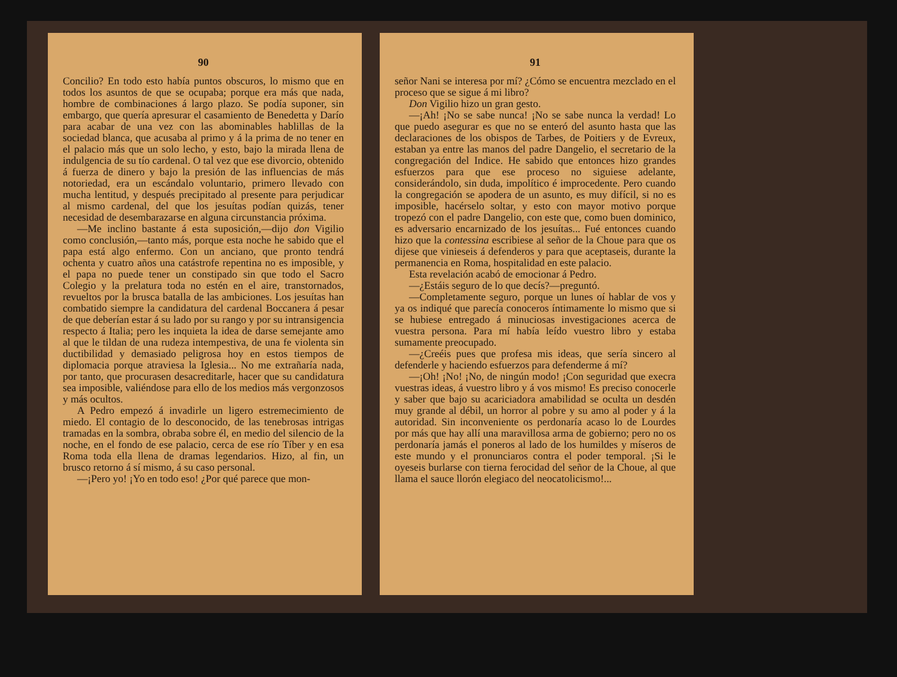90
Concilio? En todo esto había puntos obscuros, lo mismo que en todos los asuntos de que se ocupaba; porque era más que nada, hombre de combinaciones á largo plazo. Se podía suponer, sin embargo, que quería apresurar el casamiento de Benedetta y Darío para acabar de una vez con las abominables hablillas de la sociedad blanca, que acusaba al primo y á la prima de no tener en el palacio más que un solo lecho, y esto, bajo la mirada llena de indulgencia de su tío cardenal. O tal vez que ese divorcio, obtenido á fuerza de dinero y bajo la presión de las influencias de más notoriedad, era un escándalo voluntario, primero llevado con mucha lentitud, y después precipitado al presente para perjudicar al mismo cardenal, del que los jesuítas podían quizás, tener necesidad de desembarazarse en alguna circunstancia próxima.
—Me inclino bastante á esta suposición,—dijo don Vigilio como conclusión,—tanto más, porque esta noche he sabido que el papa está algo enfermo. Con un anciano, que pronto tendrá ochenta y cuatro años una catástrofe repentina no es imposible, y el papa no puede tener un constipado sin que todo el Sacro Colegio y la prelatura toda no estén en el aire, transtornados, revueltos por la brusca batalla de las ambiciones. Los jesuítas han combatido siempre la candidatura del cardenal Boccanera á pesar de que deberían estar á su lado por su rango y por su intransigencia respecto á Italia; pero les inquieta la idea de darse semejante amo al que le tildan de una rudeza intempestiva, de una fe violenta sin ductibilidad y demasiado peligrosa hoy en estos tiempos de diplomacia porque atraviesa la Iglesia... No me extrañaría nada, por tanto, que procurasen desacreditarle, hacer que su candidatura sea imposible, valiéndose para ello de los medios más vergonzosos y más ocultos.
A Pedro empezó á invadirle un ligero estremecimiento de miedo. El contagio de lo desconocido, de las tenebrosas intrigas tramadas en la sombra, obraba sobre él, en medio del silencio de la noche, en el fondo de ese palacio, cerca de ese río Tíber y en esa Roma toda ella llena de dramas legendarios. Hizo, al fin, un brusco retorno á sí mismo, á su caso personal.
—¡Pero yo! ¡Yo en todo eso! ¿Por qué parece que mon-
91
señor Nani se interesa por mí? ¿Cómo se encuentra mezclado en el proceso que se sigue á mi libro?
Don Vigilio hizo un gran gesto.
—¡Ah! ¡No se sabe nunca! ¡No se sabe nunca la verdad! Lo que puedo asegurar es que no se enteró del asunto hasta que las declaraciones de los obispos de Tarbes, de Poitiers y de Evreux, estaban ya entre las manos del padre Dangelio, el secretario de la congregación del Indice. He sabido que entonces hizo grandes esfuerzos para que ese proceso no siguiese adelante, considerándolo, sin duda, impolítico é improcedente. Pero cuando la congregación se apodera de un asunto, es muy difícil, si no es imposible, hacérselo soltar, y esto con mayor motivo porque tropezó con el padre Dangelio, con este que, como buen dominico, es adversario encarnizado de los jesuítas... Fué entonces cuando hizo que la contessina escribiese al señor de la Choue para que os dijese que vinieseis á defenderos y para que aceptaseis, durante la permanencia en Roma, hospitalidad en este palacio.
Esta revelación acabó de emocionar á Pedro.
—¿Estáis seguro de lo que decís?—preguntó.
—Completamente seguro, porque un lunes oí hablar de vos y ya os indiqué que parecía conoceros íntimamente lo mismo que si se hubiese entregado á minuciosas investigaciones acerca de vuestra persona. Para mí había leído vuestro libro y estaba sumamente preocupado.
—¿Creéis pues que profesa mis ideas, que sería sincero al defenderle y haciendo esfuerzos para defenderme á mí?
—¡Oh! ¡No! ¡No, de ningún modo! ¡Con seguridad que execra vuestras ideas, á vuestro libro y á vos mismo! Es preciso conocerle y saber que bajo su acariciadora amabilidad se oculta un desdén muy grande al débil, un horror al pobre y su amo al poder y á la autoridad. Sin inconveniente os perdonaría acaso lo de Lourdes por más que hay allí una maravillosa arma de gobierno; pero no os perdonaría jamás el poneros al lado de los humildes y míseros de este mundo y el pronunciaros contra el poder temporal. ¡Si le oyeseis burlarse con tierna ferocidad del señor de la Choue, al que llama el sauce llorón elegiaco del neocatolicismo!...